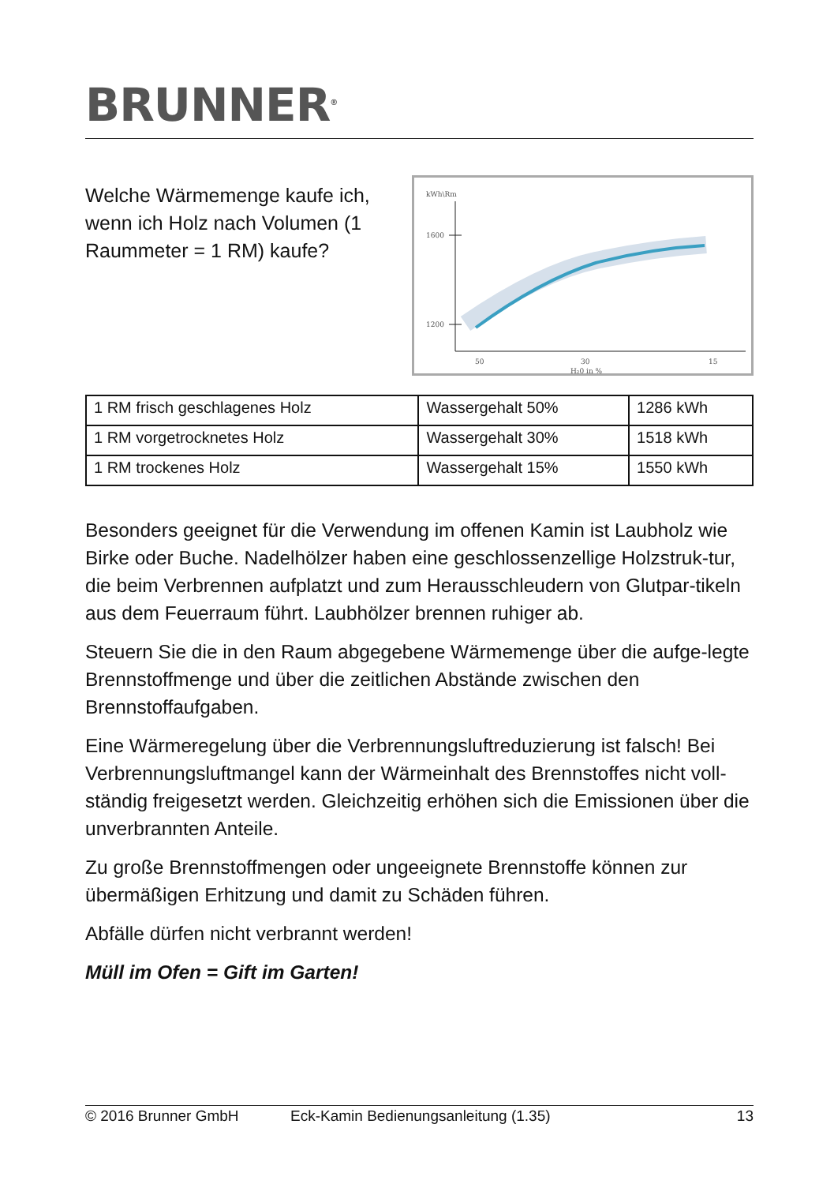BRUNNER<sup>®</sup>
Welche Wärmemenge kaufe ich, wenn ich Holz nach Volumen (1 Raummeter = 1 RM) kaufe?
kWh\Rm
1600
1200
50
30
15
H₂0 in %
| 1 RM frisch geschlagenes Holz | Wassergehalt 50% | 1286 kWh |
| 1 RM vorgetrocknetes Holz | Wassergehalt 30% | 1518 kWh |
| 1 RM trockenes Holz | Wassergehalt 15% | 1550 kWh |
Besonders geeignet für die Verwendung im offenen Kamin ist Laubholz wie Birke oder Buche. Nadelhölzer haben eine geschlossenzellige Holzstruk-tur, die beim Verbrennen aufplatzt und zum Herausschleudern von Glutpar-tikeln aus dem Feuerraum führt. Laubhölzer brennen ruhiger ab.
Steuern Sie die in den Raum abgegebene Wärmemenge über die aufge-legte Brennstoffmenge und über die zeitlichen Abstände zwischen den Brennstoffaufgaben.
Eine Wärmeregelung über die Verbrennungsluftreduzierung ist falsch! Bei Verbrennungsluftmangel kann der Wärmeinhalt des Brennstoffes nicht voll-ständig freigesetzt werden. Gleichzeitig erhöhen sich die Emissionen über die unverbrannten Anteile.
Zu große Brennstoffmengen oder ungeeignete Brennstoffe können zur übermäßigen Erhitzung und damit zu Schäden führen.
Abfälle dürfen nicht verbrannt werden!
Müll im Ofen = Gift im Garten!
© 2016 Brunner GmbH Eck-Kamin Bedienungsanleitung (1.35) 13